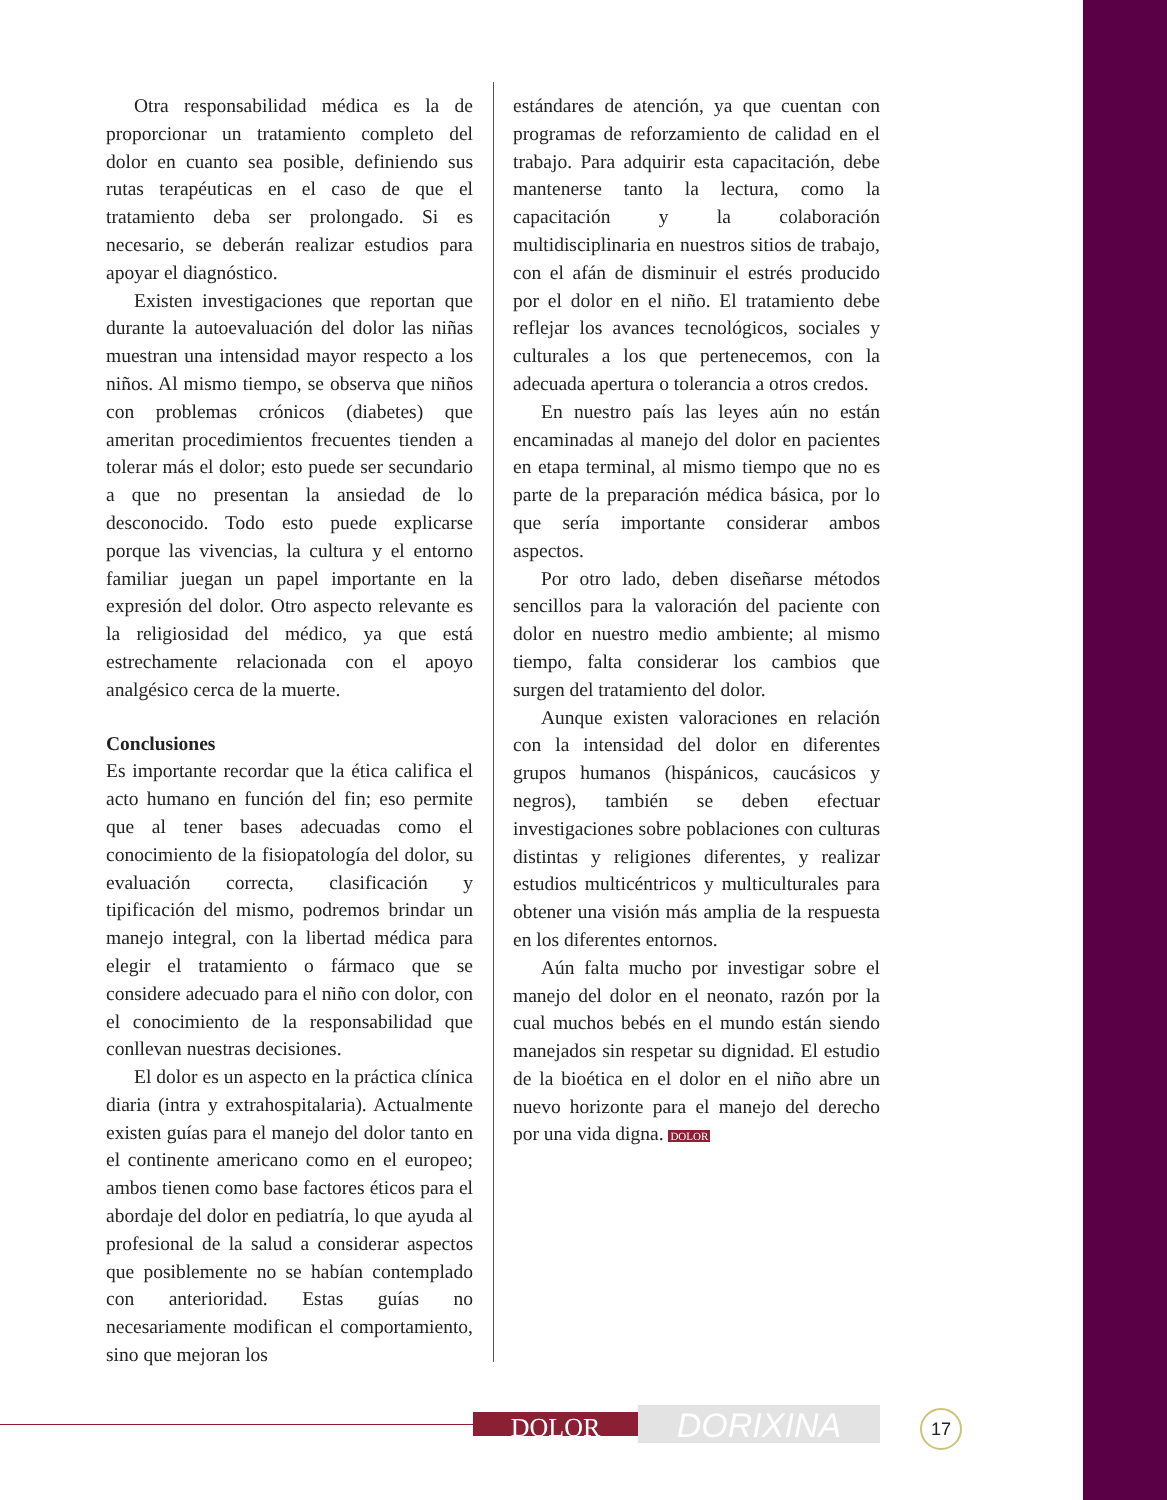Otra responsabilidad médica es la de proporcionar un tratamiento completo del dolor en cuanto sea posible, definiendo sus rutas terapéuticas en el caso de que el tratamiento deba ser prolongado. Si es necesario, se deberán realizar estudios para apoyar el diagnóstico.
Existen investigaciones que reportan que durante la autoevaluación del dolor las niñas muestran una intensidad mayor respecto a los niños. Al mismo tiempo, se observa que niños con problemas crónicos (diabetes) que ameritan procedimientos frecuentes tienden a tolerar más el dolor; esto puede ser secundario a que no presentan la ansiedad de lo desconocido. Todo esto puede explicarse porque las vivencias, la cultura y el entorno familiar juegan un papel importante en la expresión del dolor. Otro aspecto relevante es la religiosidad del médico, ya que está estrechamente relacionada con el apoyo analgésico cerca de la muerte.
Conclusiones
Es importante recordar que la ética califica el acto humano en función del fin; eso permite que al tener bases adecuadas como el conocimiento de la fisiopatología del dolor, su evaluación correcta, clasificación y tipificación del mismo, podremos brindar un manejo integral, con la libertad médica para elegir el tratamiento o fármaco que se considere adecuado para el niño con dolor, con el conocimiento de la responsabilidad que conllevan nuestras decisiones.
El dolor es un aspecto en la práctica clínica diaria (intra y extrahospitalaria). Actualmente existen guías para el manejo del dolor tanto en el continente americano como en el europeo; ambos tienen como base factores éticos para el abordaje del dolor en pediatría, lo que ayuda al profesional de la salud a considerar aspectos que posiblemente no se habían contemplado con anterioridad. Estas guías no necesariamente modifican el comportamiento, sino que mejoran los
estándares de atención, ya que cuentan con programas de reforzamiento de calidad en el trabajo. Para adquirir esta capacitación, debe mantenerse tanto la lectura, como la capacitación y la colaboración multidisciplinaria en nuestros sitios de trabajo, con el afán de disminuir el estrés producido por el dolor en el niño. El tratamiento debe reflejar los avances tecnológicos, sociales y culturales a los que pertenecemos, con la adecuada apertura o tolerancia a otros credos.
En nuestro país las leyes aún no están encaminadas al manejo del dolor en pacientes en etapa terminal, al mismo tiempo que no es parte de la preparación médica básica, por lo que sería importante considerar ambos aspectos.
Por otro lado, deben diseñarse métodos sencillos para la valoración del paciente con dolor en nuestro medio ambiente; al mismo tiempo, falta considerar los cambios que surgen del tratamiento del dolor.
Aunque existen valoraciones en relación con la intensidad del dolor en diferentes grupos humanos (hispánicos, caucásicos y negros), también se deben efectuar investigaciones sobre poblaciones con culturas distintas y religiones diferentes, y realizar estudios multicéntricos y multiculturales para obtener una visión más amplia de la respuesta en los diferentes entornos.
Aún falta mucho por investigar sobre el manejo del dolor en el neonato, razón por la cual muchos bebés en el mundo están siendo manejados sin respetar su dignidad. El estudio de la bioética en el dolor en el niño abre un nuevo horizonte para el manejo del derecho por una vida digna. DOLOR
DOLOR DORIXINA 17